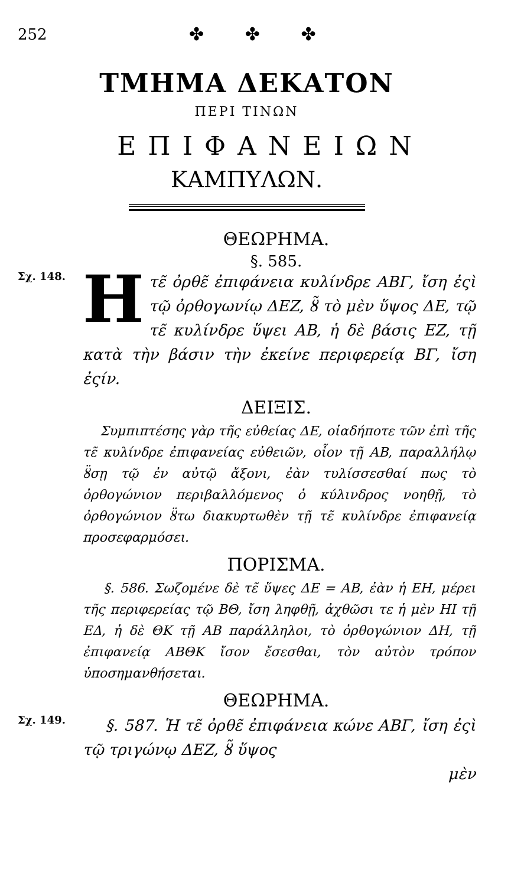252 ✤ ✤ ✤
ΤΜΗΜΑ ΔΕΚΑΤΟΝ
ΠΕΡΙ ΤΙΝΩΝ
ΕΠΙΦΑΝΕΙΩΝ
ΚΑΜΠΥΛΩΝ.
ΘΕΩΡΗΜΑ.
§. 585.
Σχ. 148.
Ητε̃ ὀρθε̃ ἐπιφάνεια κυλίνδρε ΑΒΓ, ἴση ἐςὶ τῷ ὀρθογωνίῳ ΔΕΖ, ȣ̃ τὸ μὲν ὕψος ΔΕ, τῷ τε̃ κυλίνδρε ὕψει ΑΒ, ἡ δὲ βάσις ΕΖ, τῇ κατὰ τὴν βάσιν τὴν ἐκείνε περιφερείᾳ ΒΓ, ἴση ἐςίν.
ΔΕΙΞΙΣ.
Συμπιπτέσης γὰρ τῆς εὐθείας ΔΕ, οἱαδήποτε τῶν ἐπὶ τῆς τε̃ κυλίνδρε ἐπιφανείας εὐθειῶν, οἷον τῇ ΑΒ, παραλλήλῳ ȣ̈σῃ τῷ ἐν αὐτῷ ἄξονι, ἐὰν τυλίσσεσθαί πως τὸ ὀρθογώνιον περιβαλλόμενος ὁ κύλινδρος νοηθῇ, τὸ ὀρθογώνιον ȣ̈τω διακυρτωθὲν τῇ τε̃ κυλίνδρε ἐπιφανείᾳ προσεφαρμόσει.
ΠΟΡΙΣΜΑ.
§. 586. Σωζομένε δὲ τε̃ ὕψες ΔΕ = ΑΒ, ἐὰν ἡ ΕΗ, μέρει τῆς περιφερείας τῷ ΒΘ, ἴση ληφθῇ, ἀχθῶσι τε ἡ μὲν ΗΙ τῇ ΕΔ, ἡ δὲ ΘΚ τῇ ΑΒ παράλληλοι, τὸ ὀρθογώνιον ΔΗ, τῇ ἐπιφανείᾳ ΑΒΘΚ ἴσον ἔσεσθαι, τὸν αὐτὸν τρόπον ὑποσημανθήσεται.
ΘΕΩΡΗΜΑ.
Σχ. 149.
§. 587. Ἡ τε̃ ὀρθε̃ ἐπιφάνεια κώνε ΑΒΓ, ἴση ἐςὶ τῷ τριγώνῳ ΔΕΖ, ȣ̃ ὕψος
μὲν